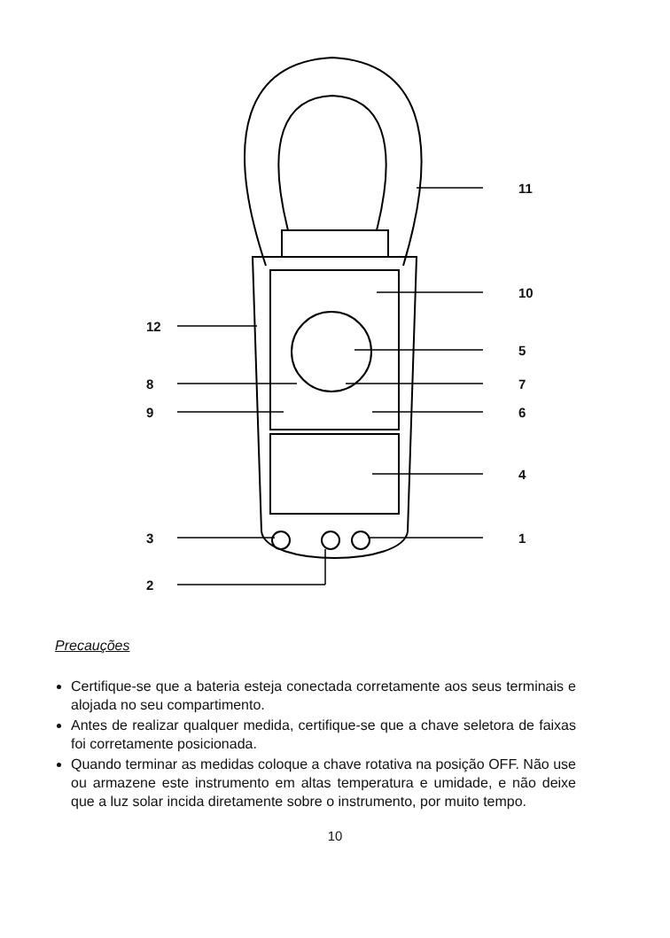11
10
12
5
8 7
9 6
4
3 1
2
Precauções
Certifique-se que a bateria esteja conectada corretamente aos seus terminais e alojada no seu compartimento.
Antes de realizar qualquer medida, certifique-se que a chave seletora de faixas foi corretamente posicionada.
Quando terminar as medidas coloque a chave rotativa na posição OFF. Não use ou armazene este instrumento em altas temperatura e umidade, e não deixe que a luz solar incida diretamente sobre o instrumento, por muito tempo.
10